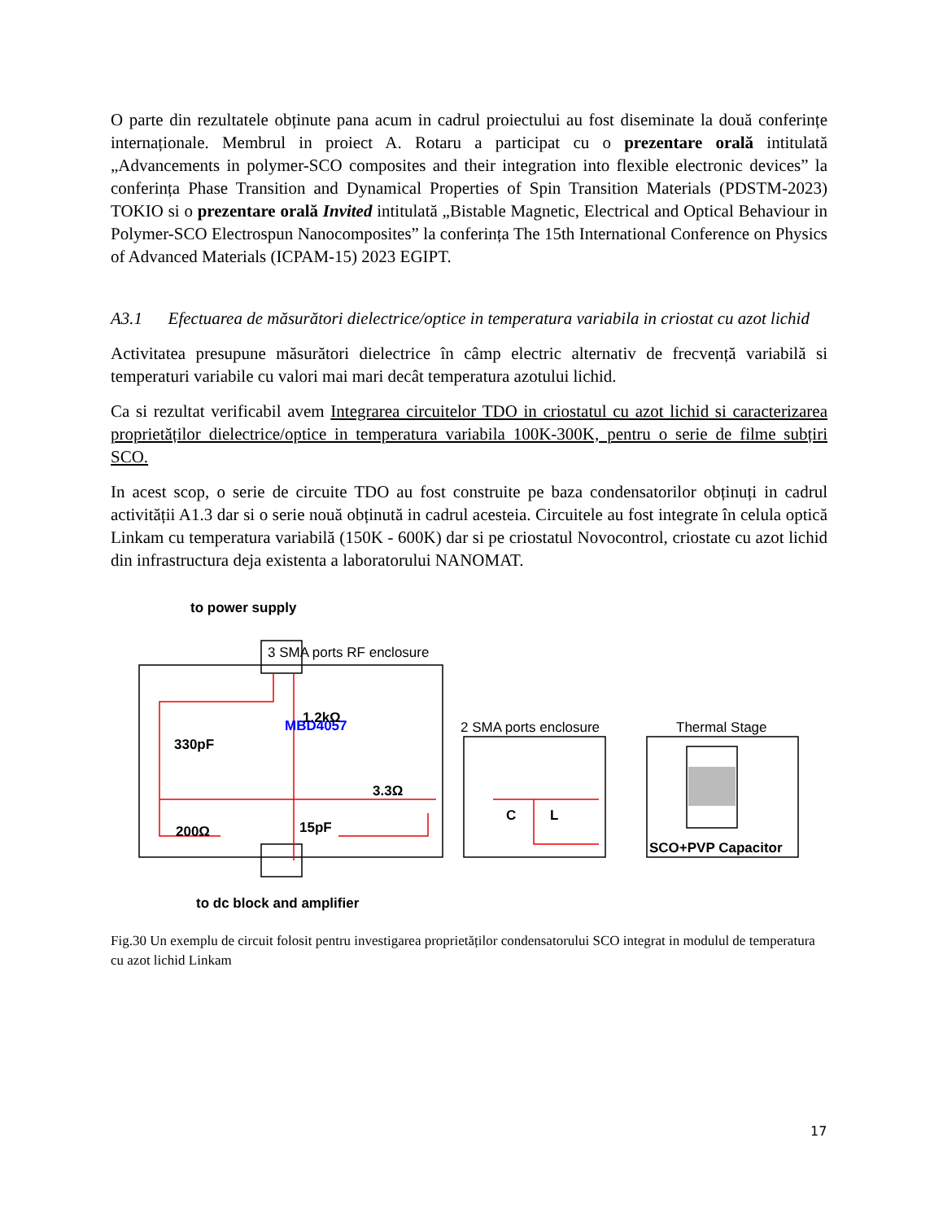O parte din rezultatele obținute pana acum in cadrul proiectului au fost diseminate la două conferințe internaționale. Membrul in proiect A. Rotaru a participat cu o prezentare orală intitulată „Advancements in polymer-SCO composites and their integration into flexible electronic devices” la conferința Phase Transition and Dynamical Properties of Spin Transition Materials (PDSTM-2023) TOKIO si o prezentare orală Invited intitulată „Bistable Magnetic, Electrical and Optical Behaviour in Polymer-SCO Electrospun Nanocomposites” la conferința The 15th International Conference on Physics of Advanced Materials (ICPAM-15) 2023 EGIPT.
A3.1 Efectuarea de măsurători dielectrice/optice in temperatura variabila in criostat cu azot lichid
Activitatea presupune măsurători dielectrice în câmp electric alternativ de frecvență variabilă si temperaturi variabile cu valori mai mari decât temperatura azotului lichid.
Ca si rezultat verificabil avem Integrarea circuitelor TDO in criostatul cu azot lichid si caracterizarea proprietăților dielectrice/optice in temperatura variabila 100K-300K, pentru o serie de filme subțiri SCO.
In acest scop, o serie de circuite TDO au fost construite pe baza condensatorilor obținuți in cadrul activității A1.3 dar si o serie nouă obținută in cadrul acesteia. Circuitele au fost integrate în celula optică Linkam cu temperatura variabilă (150K - 600K) dar si pe criostatul Novocontrol, criostate cu azot lichid din infrastructura deja existenta a laboratorului NANOMAT.
to power supply
3 SMA ports RF enclosure
330pF
MBD4057
200Ω
15pF
3.3Ω
1.2kΩ
2 SMA ports enclosure
Thermal Stage
C
L
SCO+PVP Capacitor
to dc block and amplifier
Fig.30 Un exemplu de circuit folosit pentru investigarea proprietăților condensatorului SCO integrat in modulul de temperatura cu azot lichid Linkam
17